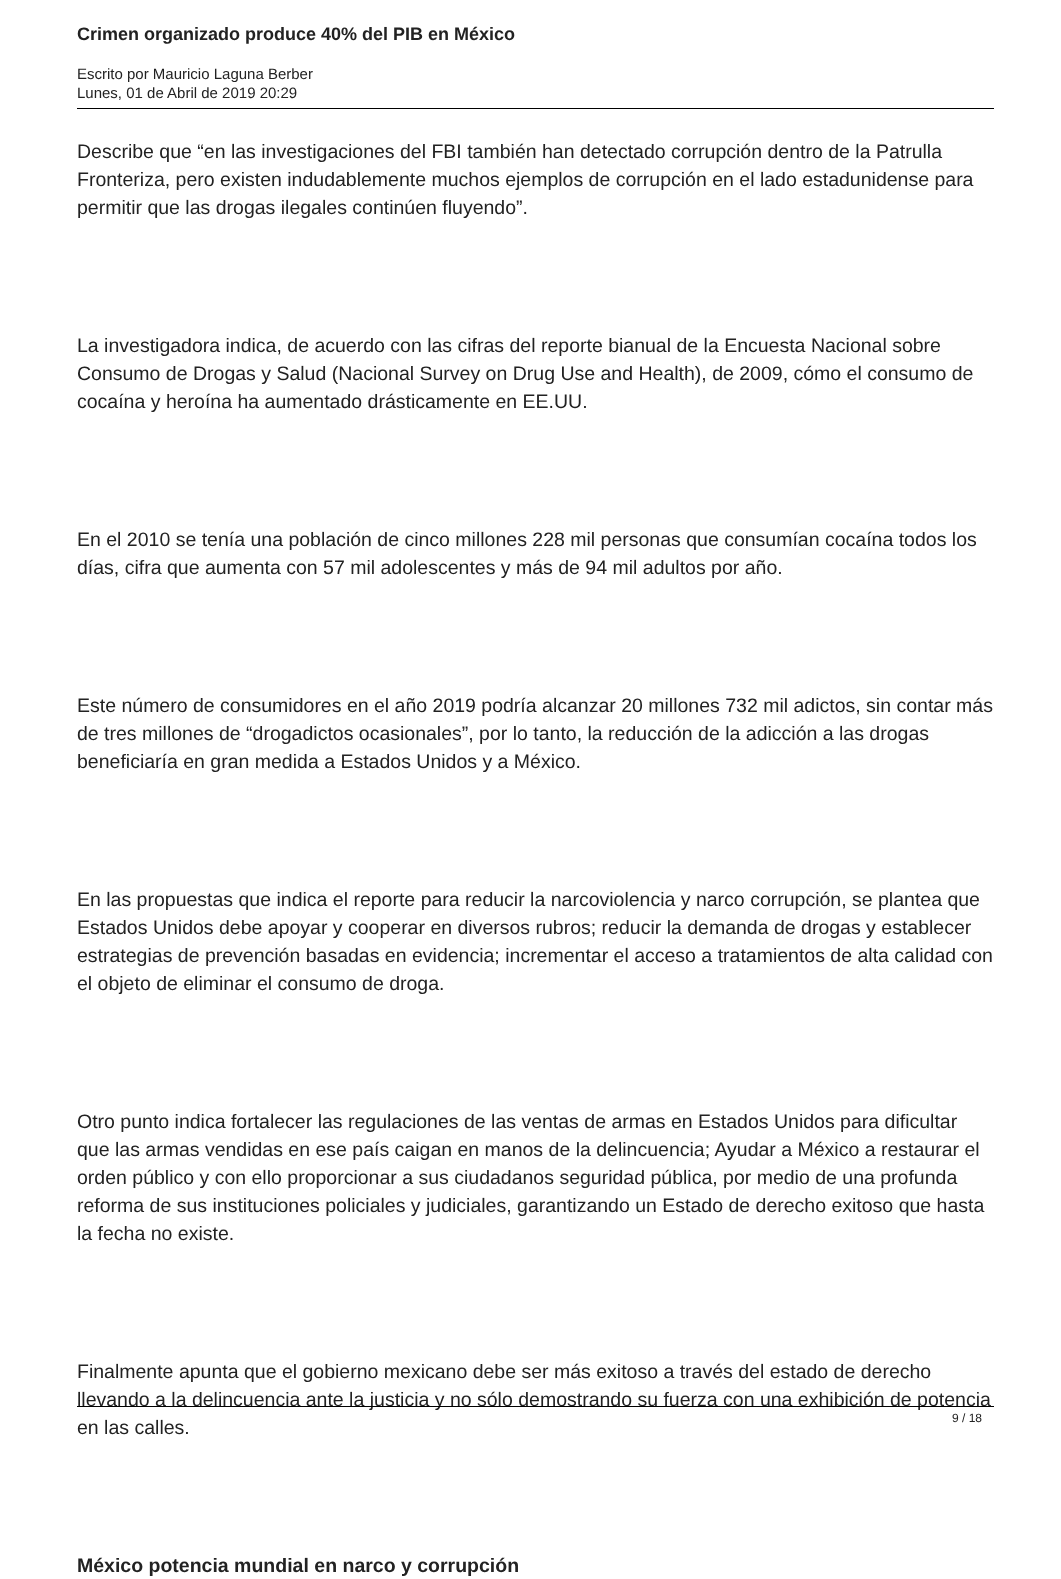Crimen organizado produce 40% del PIB en México
Escrito por Mauricio Laguna Berber
Lunes, 01 de Abril de 2019 20:29
Describe que “en las investigaciones del FBI también han detectado corrupción dentro de la Patrulla Fronteriza, pero existen indudablemente muchos ejemplos de corrupción en el lado estadunidense para permitir que las drogas ilegales continúen fluyendo”.
La investigadora indica, de acuerdo con las cifras del reporte bianual de la Encuesta Nacional sobre Consumo de Drogas y Salud (Nacional Survey on Drug Use and Health), de 2009, cómo el consumo de cocaína y heroína ha aumentado drásticamente en EE.UU.
En el 2010 se tenía una población de cinco millones 228 mil personas que consumían cocaína todos los días, cifra que aumenta con 57 mil adolescentes y más de 94 mil adultos por año.
Este número de consumidores en el año 2019 podría alcanzar 20 millones 732 mil adictos, sin contar más de tres millones de “drogadictos ocasionales”, por lo tanto, la reducción de la adicción a las drogas beneficiaría en gran medida a Estados Unidos y a México.
En las propuestas que indica el reporte para reducir la narcoviolencia y narco corrupción, se plantea que Estados Unidos debe apoyar y cooperar en diversos rubros; reducir la demanda de drogas y establecer estrategias de prevención basadas en evidencia; incrementar el acceso a tratamientos de alta calidad con el objeto de eliminar el consumo de droga.
Otro punto indica fortalecer las regulaciones de las ventas de armas en Estados Unidos para dificultar que las armas vendidas en ese país caigan en manos de la delincuencia; Ayudar a México a restaurar el orden público y con ello proporcionar a sus ciudadanos seguridad pública, por medio de una profunda reforma de sus instituciones policiales y judiciales, garantizando un Estado de derecho exitoso que hasta la fecha no existe.
Finalmente apunta que el gobierno mexicano debe ser más exitoso a través del estado de derecho llevando a la delincuencia ante la justicia y no sólo demostrando su fuerza con una exhibición de potencia en las calles.
México potencia mundial en narco y corrupción
9 / 18